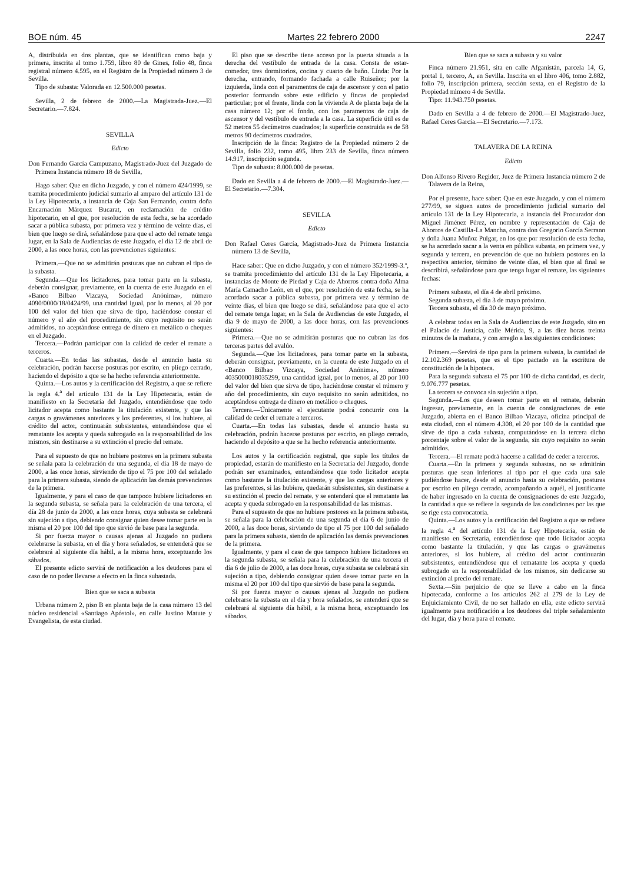BOE núm. 45 Martes 22 febrero 2000 2247
A, distribuida en dos plantas, que se identifican como baja y primera, inscrita al tomo 1.759, libro 80 de Gines, folio 48, finca registral número 4.595, en el Registro de la Propiedad número 3 de Sevilla.
Tipo de subasta: Valorada en 12.500.000 pesetas.
Sevilla, 2 de febrero de 2000.—La Magistrada-Juez.—El Secretario.—7.824.
SEVILLA
Edicto
Don Fernando García Campuzano, Magistrado-Juez del Juzgado de Primera Instancia número 18 de Sevilla,
Hago saber: Que en dicho Juzgado, y con el número 424/1999, se tramita procedimiento judicial sumario al amparo del artículo 131 de la Ley Hipotecaria, a instancia de Caja San Fernando, contra doña Encarnación Márquez Bucarat, en reclamación de crédito hipotecario, en el que, por resolución de esta fecha, se ha acordado sacar a pública subasta, por primera vez y término de veinte días, el bien que luego se dirá, señalándose para que el acto del remate tenga lugar, en la Sala de Audiencias de este Juzgado, el día 12 de abril de 2000, a las once horas, con las prevenciones siguientes:
Primera.—Que no se admitirán posturas que no cubran el tipo de la subasta.
Segunda.—Que los licitadores, para tomar parte en la subasta, deberán consignar, previamente, en la cuenta de este Juzgado en el «Banco Bilbao Vizcaya, Sociedad Anónima», número 4090/0000/18/0424/99, una cantidad igual, por lo menos, al 20 por 100 del valor del bien que sirva de tipo, haciéndose constar el número y el año del procedimiento, sin cuyo requisito no serán admitidos, no aceptándose entrega de dinero en metálico o cheques en el Juzgado.
Tercera.—Podrán participar con la calidad de ceder el remate a terceros.
Cuarta.—En todas las subastas, desde el anuncio hasta su celebración, podrán hacerse posturas por escrito, en pliego cerrado, haciendo el depósito a que se ha hecho referencia anteriormente.
Quinta.—Los autos y la certificación del Registro, a que se refiere la regla 4.<sup>a</sup> del artículo 131 de la Ley Hipotecaria, están de manifiesto en la Secretaría del Juzgado, entendiéndose que todo licitador acepta como bastante la titulación existente, y que las cargas o gravámenes anteriores y los preferentes, si los hubiere, al crédito del actor, continuarán subsistentes, entendiéndose que el rematante los acepta y queda subrogado en la responsabilidad de los mismos, sin destinarse a su extinción el precio del remate.
Para el supuesto de que no hubiere postores en la primera subasta se señala para la celebración de una segunda, el día 18 de mayo de 2000, a las once horas, sirviendo de tipo el 75 por 100 del señalado para la primera subasta, siendo de aplicación las demás prevenciones de la primera.
Igualmente, y para el caso de que tampoco hubiere licitadores en la segunda subasta, se señala para la celebración de una tercera, el día 28 de junio de 2000, a las once horas, cuya subasta se celebrará sin sujeción a tipo, debiendo consignar quien desee tomar parte en la misma el 20 por 100 del tipo que sirvió de base para la segunda.
Si por fuerza mayor o causas ajenas al Juzgado no pudiera celebrarse la subasta, en el día y hora señalados, se entenderá que se celebrará al siguiente día hábil, a la misma hora, exceptuando los sábados.
El presente edicto servirá de notificación a los deudores para el caso de no poder llevarse a efecto en la finca subastada.
Bien que se saca a subasta
Urbana número 2, piso B en planta baja de la casa número 13 del núcleo residencial «Santiago Apóstol», en calle Justino Matute y Evangelista, de esta ciudad.
El piso que se describe tiene acceso por la puerta situada a la derecha del vestíbulo de entrada de la casa. Consta de estar-comedor, tres dormitorios, cocina y cuarto de baño. Linda: Por la derecha, entrando, formando fachada a calle Ruiseñor; por la izquierda, linda con el paramentos de caja de ascensor y con el patio posterior formando sobre este edificio y fincas de propiedad particular; por el frente, linda con la vivienda A de planta baja de la casa número 12; por el fondo, con los paramentos de caja de ascensor y del vestíbulo de entrada a la casa. La superficie útil es de 52 metros 55 decímetros cuadrados; la superficie construida es de 58 metros 90 decímetros cuadrados.
Inscripción de la finca: Registro de la Propiedad número 2 de Sevilla, folio 232, tomo 495, libro 233 de Sevilla, finca número 14.917, inscripción segunda.
Tipo de subasta: 8.000.000 de pesetas.
Dado en Sevilla a 4 de febrero de 2000.—El Magistrado-Juez.—El Secretario.—7.304.
SEVILLA
Edicto
Don Rafael Ceres García, Magistrado-Juez de Primera Instancia número 13 de Sevilla,
Hace saber: Que en dicho Juzgado, y con el número 352/1999-3.º, se tramita procedimiento del artículo 131 de la Ley Hipotecaria, a instancias de Monte de Piedad y Caja de Ahorros contra doña Alma María Camacho León, en el que, por resolución de esta fecha, se ha acordado sacar a pública subasta, por primera vez y término de veinte días, el bien que luego se dirá, señalándose para que el acto del remate tenga lugar, en la Sala de Audiencias de este Juzgado, el día 9 de mayo de 2000, a las doce horas, con las prevenciones siguientes:
Primera.—Que no se admitirán posturas que no cubran las dos terceras partes del avalúo.
Segunda.—Que los licitadores, para tomar parte en la subasta, deberán consignar, previamente, en la cuenta de este Juzgado en el «Banco Bilbao Vizcaya, Sociedad Anónima», número 4035000018035299, una cantidad igual, por lo menos, al 20 por 100 del valor del bien que sirva de tipo, haciéndose constar el número y año del procedimiento, sin cuyo requisito no serán admitidos, no aceptándose entrega de dinero en metálico o cheques.
Tercera.—Únicamente el ejecutante podrá concurrir con la calidad de ceder el remate a terceros.
Cuarta.—En todas las subastas, desde el anuncio hasta su celebración, podrán hacerse posturas por escrito, en pliego cerrado, haciendo el depósito a que se ha hecho referencia anteriormente.
Los autos y la certificación registral, que suple los títulos de propiedad, estarán de manifiesto en la Secretaría del Juzgado, donde podrán ser examinados, entendiéndose que todo licitador acepta como bastante la titulación existente, y que las cargas anteriores y las preferentes, si las hubiere, quedarán subsistentes, sin destinarse a su extinción el precio del remate, y se entenderá que el rematante las acepta y queda subrogado en la responsabilidad de las mismas.
Para el supuesto de que no hubiere postores en la primera subasta, se señala para la celebración de una segunda el día 6 de junio de 2000, a las doce horas, sirviendo de tipo el 75 por 100 del señalado para la primera subasta, siendo de aplicación las demás prevenciones de la primera.
Igualmente, y para el caso de que tampoco hubiere licitadores en la segunda subasta, se señala para la celebración de una tercera el día 6 de julio de 2000, a las doce horas, cuya subasta se celebrará sin sujeción a tipo, debiendo consignar quien desee tomar parte en la misma el 20 por 100 del tipo que sirvió de base para la segunda.
Si por fuerza mayor o causas ajenas al Juzgado no pudiera celebrarse la subasta en el día y hora señalados, se entenderá que se celebrará al siguiente día hábil, a la misma hora, exceptuando los sábados.
Bien que se saca a subasta y su valor
Finca número 21.951, sita en calle Afganistán, parcela 14, G, portal 1, tercero, A, en Sevilla. Inscrita en el libro 406, tomo 2.882, folio 79, inscripción primera, sección sexta, en el Registro de la Propiedad número 4 de Sevilla.
Tipo: 11.943.750 pesetas.
Dado en Sevilla a 4 de febrero de 2000.—El Magistrado-Juez, Rafael Ceres García.—El Secretario.—7.173.
TALAVERA DE LA REINA
Edicto
Don Alfonso Rivero Regidor, Juez de Primera Instancia número 2 de Talavera de la Reina,
Por el presente, hace saber: Que en este Juzgado, y con el número 277/99, se siguen autos de procedimiento judicial sumario del artículo 131 de la Ley Hipotecaria, a instancia del Procurador don Miguel Jiménez Pérez, en nombre y representación de Caja de Ahorros de Castilla-La Mancha, contra don Gregorio García Serrano y doña Juana Muñoz Pulgar, en los que por resolución de esta fecha, se ha acordado sacar a la venta en pública subasta, en primera vez, y segunda y tercera, en prevención de que no hubiera postores en la respectiva anterior, término de veinte días, el bien que al final se describirá, señalándose para que tenga lugar el remate, las siguientes fechas:
Primera subasta, el día 4 de abril próximo.
Segunda subasta, el día 3 de mayo próximo.
Tercera subasta, el día 30 de mayo próximo.
A celebrar todas en la Sala de Audiencias de este Juzgado, sito en el Palacio de Justicia, calle Mérida, 9, a las diez horas treinta minutos de la mañana, y con arreglo a las siguientes condiciones:
Primera.—Servirá de tipo para la primera subasta, la cantidad de 12.102.369 pesetas, que es el tipo pactado en la escritura de constitución de la hipoteca.
Para la segunda subasta el 75 por 100 de dicha cantidad, es decir, 9.076.777 pesetas.
La tercera se convoca sin sujeción a tipo.
Segunda.—Los que deseen tomar parte en el remate, deberán ingresar, previamente, en la cuenta de consignaciones de este Juzgado, abierta en el Banco Bilbao Vizcaya, oficina principal de esta ciudad, con el número 4.308, el 20 por 100 de la cantidad que sirve de tipo a cada subasta, computándose en la tercera dicho porcentaje sobre el valor de la segunda, sin cuyo requisito no serán admitidos.
Tercera.—El remate podrá hacerse a calidad de ceder a terceros.
Cuarta.—En la primera y segunda subastas, no se admitirán posturas que sean inferiores al tipo por el que cada una sale pudiéndose hacer, desde el anuncio hasta su celebración, posturas por escrito en pliego cerrado, acompañando a aquél, el justificante de haber ingresado en la cuenta de consignaciones de este Juzgado, la cantidad a que se refiere la segunda de las condiciones por las que se rige esta convocatoria.
Quinta.—Los autos y la certificación del Registro a que se refiere la regla 4.<sup>a</sup> del artículo 131 de la Ley Hipotecaria, están de manifiesto en Secretaría, entendiéndose que todo licitador acepta como bastante la titulación, y que las cargas o gravámenes anteriores, si los hubiere, al crédito del actor continuarán subsistentes, entendiéndose que el rematante los acepta y queda subrogado en la responsabilidad de los mismos, sin dedicarse su extinción al precio del remate.
Sexta.—Sin perjuicio de que se lleve a cabo en la finca hipotecada, conforme a los artículos 262 al 279 de la Ley de Enjuiciamiento Civil, de no ser hallado en ella, este edicto servirá igualmente para notificación a los deudores del triple señalamiento del lugar, día y hora para el remate.